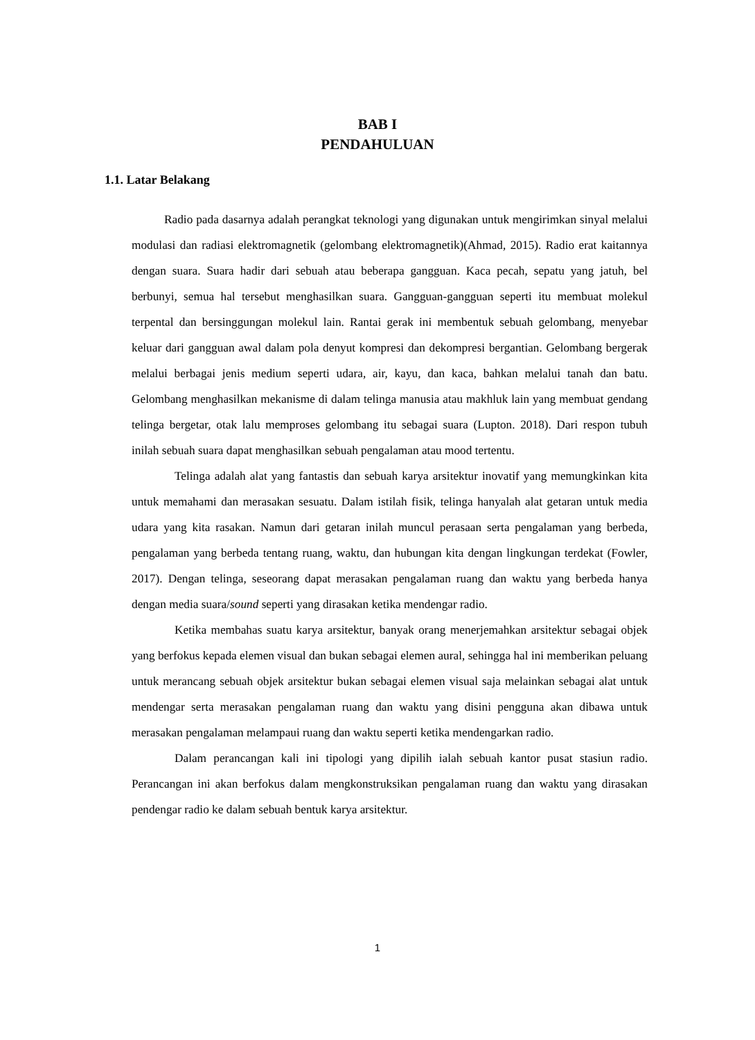BAB I
PENDAHULUAN
1.1. Latar Belakang
Radio pada dasarnya adalah perangkat teknologi yang digunakan untuk mengirimkan sinyal melalui modulasi dan radiasi elektromagnetik (gelombang elektromagnetik)(Ahmad, 2015). Radio erat kaitannya dengan suara. Suara hadir dari sebuah atau beberapa gangguan. Kaca pecah, sepatu yang jatuh, bel berbunyi, semua hal tersebut menghasilkan suara. Gangguan-gangguan seperti itu membuat molekul terpental dan bersinggungan molekul lain. Rantai gerak ini membentuk sebuah gelombang, menyebar keluar dari gangguan awal dalam pola denyut kompresi dan dekompresi bergantian. Gelombang bergerak melalui berbagai jenis medium seperti udara, air, kayu, dan kaca, bahkan melalui tanah dan batu. Gelombang menghasilkan mekanisme di dalam telinga manusia atau makhluk lain yang membuat gendang telinga bergetar, otak lalu memproses gelombang itu sebagai suara (Lupton. 2018). Dari respon tubuh inilah sebuah suara dapat menghasilkan sebuah pengalaman atau mood tertentu.
Telinga adalah alat yang fantastis dan sebuah karya arsitektur inovatif yang memungkinkan kita untuk memahami dan merasakan sesuatu. Dalam istilah fisik, telinga hanyalah alat getaran untuk media udara yang kita rasakan. Namun dari getaran inilah muncul perasaan serta pengalaman yang berbeda, pengalaman yang berbeda tentang ruang, waktu, dan hubungan kita dengan lingkungan terdekat (Fowler, 2017). Dengan telinga, seseorang dapat merasakan pengalaman ruang dan waktu yang berbeda hanya dengan media suara/sound seperti yang dirasakan ketika mendengar radio.
Ketika membahas suatu karya arsitektur, banyak orang menerjemahkan arsitektur sebagai objek yang berfokus kepada elemen visual dan bukan sebagai elemen aural, sehingga hal ini memberikan peluang untuk merancang sebuah objek arsitektur bukan sebagai elemen visual saja melainkan sebagai alat untuk mendengar serta merasakan pengalaman ruang dan waktu yang disini pengguna akan dibawa untuk merasakan pengalaman melampaui ruang dan waktu seperti ketika mendengarkan radio.
Dalam perancangan kali ini tipologi yang dipilih ialah sebuah kantor pusat stasiun radio. Perancangan ini akan berfokus dalam mengkonstruksikan pengalaman ruang dan waktu yang dirasakan pendengar radio ke dalam sebuah bentuk karya arsitektur.
1